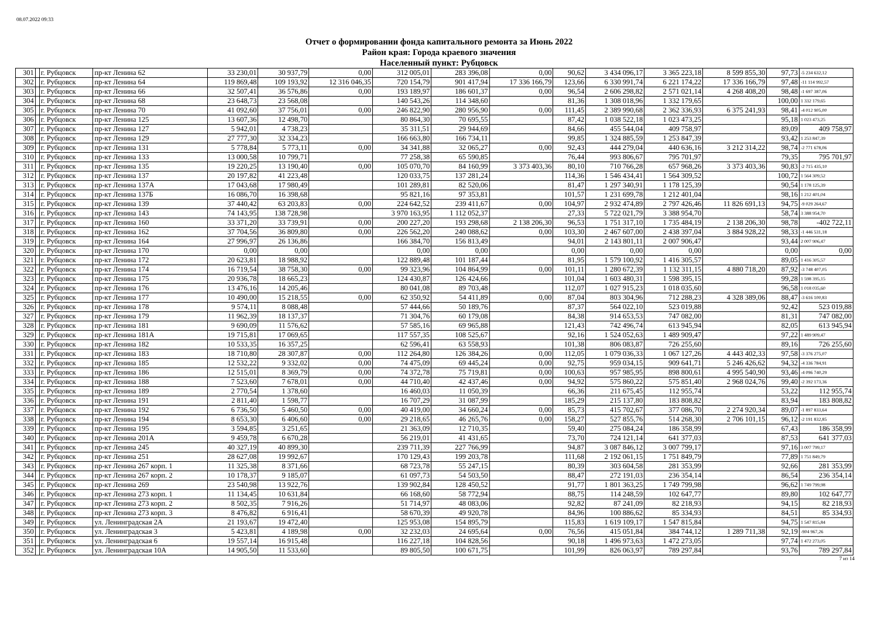08.07.2022 09:33
Отчет о формировании фонда капитального ремонта за Июнь 2022
Район края: Города краевого значения
Населенный пункт: Рубцовск
| 301 | | г. Рубцовск | пр-кт Ленина 62 | 33 230,01 | 30 937,79 | 0,00 | 312 005,01 | 283 396,08 | 0,00 | 90,62 | 3 434 096,17 | 3 365 223,18 | 8 599 855,30 | 97,73 | -5 234 632,12 |
| 302 | | г. Рубцовск | пр-кт Ленина 64 | 119 869,48 | 109 193,92 | 12 316 046,35 | 720 154,79 | 901 417,94 | 17 336 166,79 | 123,66 | 6 330 991,74 | 6 221 174,22 | 17 336 166,79 | 97,48 | -11 114 992,57 |
| 303 | | г. Рубцовск | пр-кт Ленина 66 | 32 507,41 | 36 576,86 | 0,00 | 193 189,97 | 186 601,37 | 0,00 | 96,54 | 2 606 298,82 | 2 571 021,14 | 4 268 408,20 | 98,48 | -1 697 387,06 |
| 304 | | г. Рубцовск | пр-кт Ленина 68 | 23 648,73 | 23 568,08 | | 140 543,26 | 114 348,60 | | 81,36 | 1 308 018,96 | 1 332 179,65 | | 100,00 | 1 332 179,65 |
| 305 | | г. Рубцовск | пр-кт Ленина 70 | 41 092,60 | 37 756,01 | 0,00 | 246 822,90 | 280 956,90 | 0,00 | 111,45 | 2 389 990,68 | 2 362 336,93 | 6 375 241,93 | 98,41 | -4 012 905,00 |
| 306 | | г. Рубцовск | пр-кт Ленина 125 | 13 607,36 | 12 498,70 | | 80 864,30 | 70 695,55 | | 87,42 | 1 038 522,18 | 1 023 473,25 | | 95,18 | 1 023 473,25 |
| 307 | | г. Рубцовск | пр-кт Ленина 127 | 5 942,01 | 4 738,23 | | 35 311,51 | 29 944,69 | | 84,66 | 455 544,04 | 409 758,97 | | 89,09 | 409 758,97 |
| 308 | | г. Рубцовск | пр-кт Ленина 129 | 27 777,30 | 32 334,23 | | 166 663,80 | 166 734,11 | | 99,85 | 1 324 885,59 | 1 253 847,39 | | 93,42 | 1 253 847,39 |
| 309 | | г. Рубцовск | пр-кт Ленина 131 | 5 778,84 | 5 773,11 | 0,00 | 34 341,88 | 32 065,27 | 0,00 | 92,43 | 444 279,04 | 440 636,16 | 3 212 314,22 | 98,74 | -2 771 678,06 |
| 310 | | г. Рубцовск | пр-кт Ленина 133 | 13 000,58 | 10 799,71 | | 77 258,38 | 65 590,85 | | 76,44 | 993 806,67 | 795 701,97 | | 79,35 | 795 701,97 |
| 311 | | г. Рубцовск | пр-кт Ленина 135 | 19 220,25 | 13 190,40 | 0,00 | 105 070,70 | 84 160,99 | 3 373 403,36 | 80,10 | 710 766,28 | 657 968,26 | 3 373 403,36 | 90,83 | -2 715 435,10 |
| 312 | | г. Рубцовск | пр-кт Ленина 137 | 20 197,82 | 41 223,48 | | 120 033,75 | 137 281,24 | | 114,36 | 1 546 434,41 | 1 564 309,52 | | 100,72 | 1 564 309,52 |
| 313 | | г. Рубцовск | пр-кт Ленина 137А | 17 043,68 | 17 980,49 | | 101 289,81 | 82 520,06 | | 81,47 | 1 297 340,91 | 1 178 125,39 | | 90,54 | 1 178 125,39 |
| 314 | | г. Рубцовск | пр-кт Ленина 137Б | 16 086,70 | 16 398,68 | | 95 821,16 | 97 353,81 | | 101,57 | 1 231 699,78 | 1 212 401,04 | | 98,16 | 1 212 401,04 |
| 315 | | г. Рубцовск | пр-кт Ленина 139 | 37 440,42 | 63 203,83 | 0,00 | 224 642,52 | 239 411,67 | 0,00 | 104,97 | 2 932 474,89 | 2 797 426,46 | 11 826 691,13 | 94,75 | -9 029 264,67 |
| 316 | | г. Рубцовск | пр-кт Ленина 143 | 74 143,95 | 138 728,98 | | 3 970 163,95 | 1 112 052,37 | | 27,33 | 5 722 021,79 | 3 388 954,70 | | 58,74 | 3 388 954,70 |
| 317 | | г. Рубцовск | пр-кт Ленина 160 | 33 371,20 | 33 739,91 | 0,00 | 200 227,20 | 193 298,68 | 2 138 206,30 | 96,53 | 1 751 317,10 | 1 735 484,19 | 2 138 206,30 | 98,78 | -402 722,11 |
| 318 | | г. Рубцовск | пр-кт Ленина 162 | 37 704,56 | 36 809,80 | 0,00 | 226 562,20 | 240 088,62 | 0,00 | 103,30 | 2 467 607,00 | 2 438 397,04 | 3 884 928,22 | 98,33 | -1 446 531,18 |
| 319 | | г. Рубцовск | пр-кт Ленина 164 | 27 996,97 | 26 136,86 | | 166 384,70 | 156 813,49 | | 94,01 | 2 143 801,11 | 2 007 906,47 | | 93,44 | 2 007 906,47 |
| 320 | | г. Рубцовск | пр-кт Ленина 170 | 0,00 | 0,00 | | 0,00 | 0,00 | | 0,00 | 0,00 | 0,00 | | 0,00 | 0,00 |
| 321 | | г. Рубцовск | пр-кт Ленина 172 | 20 623,81 | 18 988,92 | | 122 889,48 | 101 187,44 | | 81,95 | 1 579 100,92 | 1 416 305,57 | | 89,05 | 1 416 305,57 |
| 322 | | г. Рубцовск | пр-кт Ленина 174 | 16 719,54 | 38 758,30 | 0,00 | 99 323,96 | 104 864,99 | 0,00 | 101,11 | 1 280 672,39 | 1 132 311,15 | 4 880 718,20 | 87,92 | -3 748 407,05 |
| 323 | | г. Рубцовск | пр-кт Ленина 175 | 20 936,78 | 18 665,23 | | 124 430,87 | 126 424,66 | | 101,04 | 1 603 480,31 | 1 598 395,15 | | 99,28 | 1 598 395,15 |
| 324 | | г. Рубцовск | пр-кт Ленина 176 | 13 476,16 | 14 205,46 | | 80 041,08 | 89 703,48 | | 112,07 | 1 027 915,23 | 1 018 035,60 | | 96,58 | 1 018 035,60 |
| 325 | | г. Рубцовск | пр-кт Ленина 177 | 10 490,00 | 15 218,55 | 0,00 | 62 350,92 | 54 411,89 | 0,00 | 87,04 | 803 304,96 | 712 288,23 | 4 328 389,06 | 88,47 | -3 616 100,83 |
| 326 | | г. Рубцовск | пр-кт Ленина 178 | 9 574,11 | 8 088,48 | | 57 444,66 | 50 189,76 | | 87,37 | 564 022,10 | 523 019,88 | | 92,42 | 523 019,88 |
| 327 | | г. Рубцовск | пр-кт Ленина 179 | 11 962,39 | 18 137,37 | | 71 304,76 | 60 179,08 | | 84,38 | 914 653,53 | 747 082,00 | | 81,31 | 747 082,00 |
| 328 | | г. Рубцовск | пр-кт Ленина 181 | 9 690,09 | 11 576,62 | | 57 585,16 | 69 965,88 | | 121,43 | 742 496,74 | 613 945,94 | | 82,05 | 613 945,94 |
| 329 | | г. Рубцовск | пр-кт Ленина 181А | 19 715,81 | 17 069,65 | | 117 557,35 | 108 525,67 | | 92,16 | 1 524 052,63 | 1 489 909,47 | | 97,22 | 1 489 909,47 |
| 330 | | г. Рубцовск | пр-кт Ленина 182 | 10 533,35 | 16 357,25 | | 62 596,41 | 63 558,93 | | 101,38 | 806 083,87 | 726 255,60 | | 89,16 | 726 255,60 |
| 331 | | г. Рубцовск | пр-кт Ленина 183 | 18 710,80 | 28 307,87 | 0,00 | 112 264,80 | 126 384,26 | 0,00 | 112,05 | 1 079 036,33 | 1 067 127,26 | 4 443 402,33 | 97,58 | -3 376 275,07 |
| 332 | | г. Рубцовск | пр-кт Ленина 185 | 12 532,22 | 9 332,02 | 0,00 | 74 475,09 | 69 445,24 | 0,00 | 92,75 | 959 034,15 | 909 641,71 | 5 246 426,62 | 94,32 | -4 336 784,91 |
| 333 | | г. Рубцовск | пр-кт Ленина 186 | 12 515,01 | 8 369,79 | 0,00 | 74 372,78 | 75 719,81 | 0,00 | 100,63 | 957 985,95 | 898 800,61 | 4 995 540,90 | 93,46 | -4 096 740,29 |
| 334 | | г. Рубцовск | пр-кт Ленина 188 | 7 523,60 | 7 678,01 | 0,00 | 44 710,40 | 42 437,46 | 0,00 | 94,92 | 575 860,22 | 575 851,40 | 2 968 024,76 | 99,40 | -2 392 173,36 |
| 335 | | г. Рубцовск | пр-кт Ленина 189 | 2 770,54 | 1 378,60 | | 16 460,03 | 11 050,39 | | 66,36 | 211 675,45 | 112 955,74 | | 53,22 | 112 955,74 |
| 336 | | г. Рубцовск | пр-кт Ленина 191 | 2 811,40 | 1 598,77 | | 16 707,29 | 31 087,99 | | 185,29 | 215 137,80 | 183 808,82 | | 83,94 | 183 808,82 |
| 337 | | г. Рубцовск | пр-кт Ленина 192 | 6 736,50 | 5 460,50 | 0,00 | 40 419,00 | 34 660,24 | 0,00 | 85,73 | 415 702,67 | 377 086,70 | 2 274 920,34 | 89,07 | -1 897 833,64 |
| 338 | | г. Рубцовск | пр-кт Ленина 194 | 8 653,30 | 6 406,60 | 0,00 | 29 218,65 | 46 265,76 | 0,00 | 158,27 | 527 855,76 | 514 268,30 | 2 706 101,15 | 96,12 | -2 191 832,85 |
| 339 | | г. Рубцовск | пр-кт Ленина 195 | 3 594,85 | 3 251,65 | | 21 363,09 | 12 710,35 | | 59,40 | 275 084,24 | 186 358,99 | | 67,43 | 186 358,99 |
| 340 | | г. Рубцовск | пр-кт Ленина 201А | 9 459,78 | 6 670,28 | | 56 219,01 | 41 431,65 | | 73,70 | 724 121,14 | 641 377,03 | | 87,53 | 641 377,03 |
| 341 | | г. Рубцовск | пр-кт Ленина 245 | 40 327,19 | 40 899,30 | | 239 711,39 | 227 766,99 | | 94,87 | 3 087 846,12 | 3 007 799,17 | | 97,16 | 3 007 799,17 |
| 342 | | г. Рубцовск | пр-кт Ленина 251 | 28 627,08 | 19 992,67 | | 170 129,43 | 199 203,78 | | 111,68 | 2 192 061,15 | 1 751 849,79 | | 77,89 | 1 751 849,79 |
| 343 | | г. Рубцовск | пр-кт Ленина 267 корп. 1 | 11 325,38 | 8 371,66 | | 68 723,78 | 55 247,15 | | 80,39 | 303 604,58 | 281 353,99 | | 92,66 | 281 353,99 |
| 344 | | г. Рубцовск | пр-кт Ленина 267 корп. 2 | 10 178,37 | 9 185,07 | | 61 097,73 | 54 503,50 | | 88,47 | 272 191,03 | 236 354,14 | | 86,54 | 236 354,14 |
| 345 | | г. Рубцовск | пр-кт Ленина 269 | 23 540,98 | 13 922,76 | | 139 902,84 | 128 450,52 | | 91,77 | 1 801 363,25 | 1 749 799,98 | | 96,62 | 1 749 799,98 |
| 346 | | г. Рубцовск | пр-кт Ленина 273 корп. 1 | 11 134,45 | 10 631,84 | | 66 168,60 | 58 772,94 | | 88,75 | 114 248,59 | 102 647,77 | | 89,80 | 102 647,77 |
| 347 | | г. Рубцовск | пр-кт Ленина 273 корп. 2 | 8 502,35 | 7 916,26 | | 51 714,97 | 48 083,06 | | 92,82 | 87 241,09 | 82 218,93 | | 94,15 | 82 218,93 |
| 348 | | г. Рубцовск | пр-кт Ленина 273 корп. 3 | 8 476,82 | 6 916,41 | | 58 670,39 | 49 920,78 | | 84,96 | 100 886,62 | 85 334,93 | | 84,51 | 85 334,93 |
| 349 | | г. Рубцовск | ул. Ленинградская 2А | 21 193,67 | 19 472,40 | | 125 953,08 | 154 895,79 | | 115,83 | 1 619 109,17 | 1 547 815,84 | | 94,75 | 1 547 815,84 |
| 350 | | г. Рубцовск | ул. Ленинградская 3 | 5 423,81 | 4 189,98 | 0,00 | 32 232,03 | 24 695,64 | 0,00 | 76,56 | 415 051,84 | 384 744,12 | 1 289 711,38 | 92,19 | -904 967,26 |
| 351 | | г. Рубцовск | ул. Ленинградская 6 | 19 557,14 | 16 915,48 | | 116 227,18 | 104 828,56 | | 90,18 | 1 496 973,63 | 1 472 273,05 | | 97,74 | 1 472 273,05 |
| 352 | | г. Рубцовск | ул. Ленинградская 10А | 14 905,50 | 11 533,60 | | 89 805,50 | 100 671,75 | | 101,99 | 826 063,97 | 789 297,84 | | 93,76 | 789 297,84 |
7 из 14